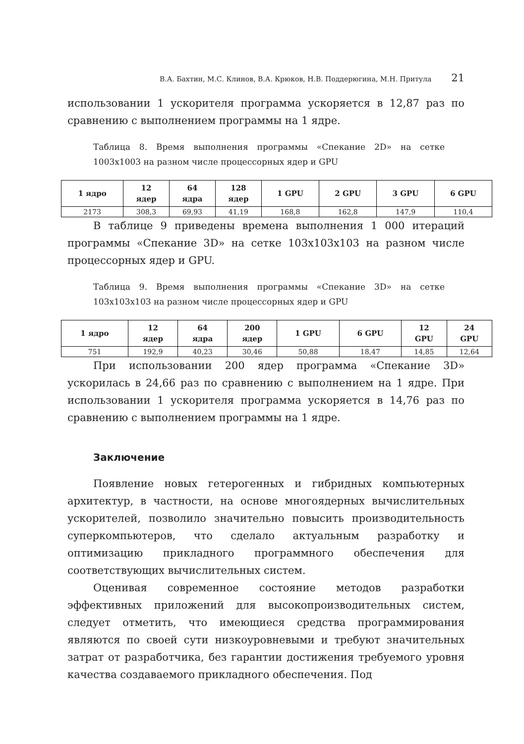В.А. Бахтин, М.С. Клинов, В.А. Крюков, Н.В. Поддерюгина, М.Н. Притула 21
использовании 1 ускорителя программа ускоряется в 12,87 раз по сравнению с выполнением программы на 1 ядре.
Таблица 8. Время выполнения программы «Спекание 2D» на сетке 1003x1003 на разном числе процессорных ядер и GPU
| 1 ядро | 12 ядер | 64 ядра | 128 ядер | 1 GPU | 2 GPU | 3 GPU | 6 GPU |
| --- | --- | --- | --- | --- | --- | --- | --- |
| 2173 | 308,3 | 69,93 | 41,19 | 168,8 | 162,8 | 147,9 | 110,4 |
В таблице 9 приведены времена выполнения 1 000 итераций программы «Спекание 3D» на сетке 103x103x103 на разном числе процессорных ядер и GPU.
Таблица 9. Время выполнения программы «Спекание 3D» на сетке 103x103x103 на разном числе процессорных ядер и GPU
| 1 ядро | 12 ядер | 64 ядра | 200 ядер | 1 GPU | 6 GPU | 12 GPU | 24 GPU |
| --- | --- | --- | --- | --- | --- | --- | --- |
| 751 | 192,9 | 40,23 | 30,46 | 50,88 | 18,47 | 14,85 | 12,64 |
При использовании 200 ядер программа «Спекание 3D» ускорилась в 24,66 раз по сравнению с выполнением на 1 ядре. При использовании 1 ускорителя программа ускоряется в 14,76 раз по сравнению с выполнением программы на 1 ядре.
Заключение
Появление новых гетерогенных и гибридных компьютерных архитектур, в частности, на основе многоядерных вычислительных ускорителей, позволило значительно повысить производительность суперкомпьютеров, что сделало актуальным разработку и оптимизацию прикладного программного обеспечения для соответствующих вычислительных систем.
Оценивая современное состояние методов разработки эффективных приложений для высокопроизводительных систем, следует отметить, что имеющиеся средства программирования являются по своей сути низкоуровневыми и требуют значительных затрат от разработчика, без гарантии достижения требуемого уровня качества создаваемого прикладного обеспечения. Под